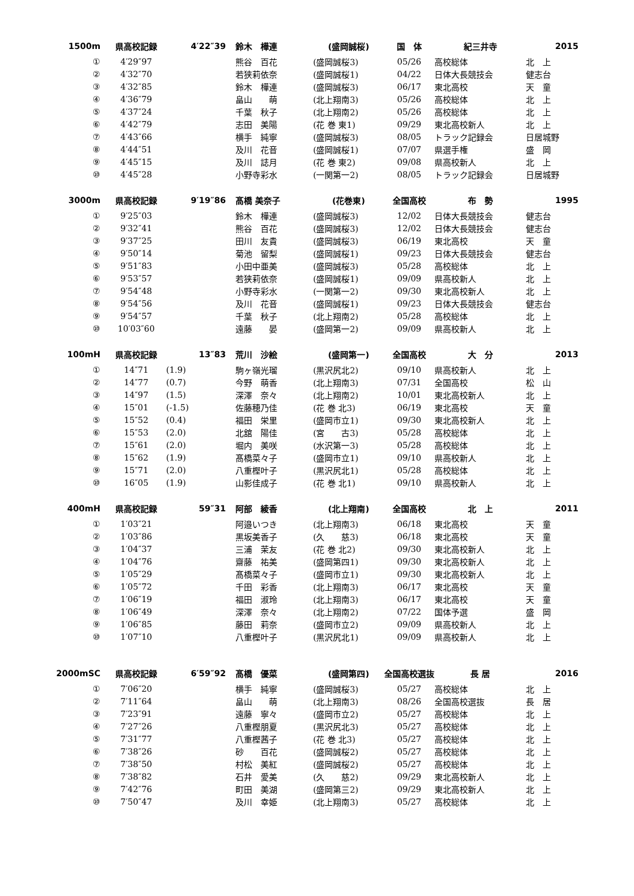| 1500m | 県高校記録 | 4′22″39 | | 鈴木 樺連 | (盛岡誠桜) | 国 体 | 紀三井寺 | 2015 |
| --- | --- | --- | --- | --- | --- | --- | --- | --- |
| ① | 4′29″97 | | | 熊谷 百花 | (盛岡誠桜3) | 05/26 | 高校総体 | 北 上 |
| ② | 4′32″70 | | | 若狭莉依奈 | (盛岡誠桜1) | 04/22 | 日体大長競技会 | 健志台 |
| ③ | 4′32″85 | | | 鈴木 樺連 | (盛岡誠桜3) | 06/17 | 東北高校 | 天 童 |
| ④ | 4′36″79 | | | 畠山 萌 | (北上翔南3) | 05/26 | 高校総体 | 北 上 |
| ⑤ | 4′37″24 | | | 千葉 秋子 | (北上翔南2) | 05/26 | 高校総体 | 北 上 |
| ⑥ | 4′42″79 | | | 志田 美陽 | (花 巻 東1) | 09/29 | 東北高校新人 | 北 上 |
| ⑦ | 4′43″66 | | | 横手 純寧 | (盛岡誠桜3) | 08/05 | トラック記録会 | 日居城野 |
| ⑧ | 4′44″51 | | | 及川 花音 | (盛岡誠桜1) | 07/07 | 県選手権 | 盛 岡 |
| ⑨ | 4′45″15 | | | 及川 誌月 | (花 巻 東2) | 09/08 | 県高校新人 | 北 上 |
| ⑩ | 4′45″28 | | | 小野寺彩水 | (一関第一2) | 08/05 | トラック記録会 | 日居城野 |
| 3000m | 県高校記録 | 9′19″86 | | 髙橋 美奈子 | (花巻東) | 全国高校 | 布 勢 | 1995 |
| ① | 9′25″03 | | | 鈴木 樺連 | (盛岡誠桜3) | 12/02 | 日体大長競技会 | 健志台 |
| ② | 9′32″41 | | | 熊谷 百花 | (盛岡誠桜3) | 12/02 | 日体大長競技会 | 健志台 |
| ③ | 9′37″25 | | | 田川 友貴 | (盛岡誠桜3) | 06/19 | 東北高校 | 天 童 |
| ④ | 9′50″14 | | | 菊池 留梨 | (盛岡誠桜1) | 09/23 | 日体大長競技会 | 健志台 |
| ⑤ | 9′51″83 | | | 小田中亜美 | (盛岡誠桜3) | 05/28 | 高校総体 | 北 上 |
| ⑥ | 9′53″57 | | | 若狭莉依奈 | (盛岡誠桜1) | 09/09 | 県高校新人 | 北 上 |
| ⑦ | 9′54″48 | | | 小野寺彩水 | (一関第一2) | 09/30 | 東北高校新人 | 北 上 |
| ⑧ | 9′54″56 | | | 及川 花音 | (盛岡誠桜1) | 09/23 | 日体大長競技会 | 健志台 |
| ⑨ | 9′54″57 | | | 千葉 秋子 | (北上翔南2) | 05/28 | 高校総体 | 北 上 |
| ⑩ | 10′03″60 | | | 遠藤 晏 | (盛岡第一2) | 09/09 | 県高校新人 | 北 上 |
| 100mH | 県高校記録 | 13″83 | | 荒川 沙絵 | (盛岡第一) | 全国高校 | 大 分 | 2013 |
| ① | 14″71 | (1.9) | | 駒ヶ嶺光瑠 | (黒沢尻北2) | 09/10 | 県高校新人 | 北 上 |
| ② | 14″77 | (0.7) | | 今野 萌香 | (北上翔南3) | 07/31 | 全国高校 | 松 山 |
| ③ | 14″97 | (1.5) | | 深澤 奈々 | (北上翔南2) | 10/01 | 東北高校新人 | 北 上 |
| ④ | 15″01 | (-1.5) | | 佐藤穂乃佳 | (花 巻 北3) | 06/19 | 東北高校 | 天 童 |
| ⑤ | 15″52 | (0.4) | | 福田 栄里 | (盛岡市立1) | 09/30 | 東北高校新人 | 北 上 |
| ⑥ | 15″53 | (2.0) | | 北舘 陽佳 | (宮 古3) | 05/28 | 高校総体 | 北 上 |
| ⑦ | 15″61 | (2.0) | | 堀内 美咲 | (水沢第一3) | 05/28 | 高校総体 | 北 上 |
| ⑧ | 15″62 | (1.9) | | 髙橋菜々子 | (盛岡市立1) | 09/10 | 県高校新人 | 北 上 |
| ⑨ | 15″71 | (2.0) | | 八重樫叶子 | (黒沢尻北1) | 05/28 | 高校総体 | 北 上 |
| ⑩ | 16″05 | (1.9) | | 山影佳成子 | (花 巻 北1) | 09/10 | 県高校新人 | 北 上 |
| 400mH | 県高校記録 | 59″31 | | 阿部 綾香 | (北上翔南) | 全国高校 | 北 上 | 2011 |
| ① | 1′03″21 | | | 阿邉いつき | (北上翔南3) | 06/18 | 東北高校 | 天 童 |
| ② | 1′03″86 | | | 黒坂美香子 | (久 慈3) | 06/18 | 東北高校 | 天 童 |
| ③ | 1′04″37 | | | 三浦 茉友 | (花 巻 北2) | 09/30 | 東北高校新人 | 北 上 |
| ④ | 1′04″76 | | | 齋藤 祐美 | (盛岡第四1) | 09/30 | 東北高校新人 | 北 上 |
| ⑤ | 1′05″29 | | | 髙橋菜々子 | (盛岡市立1) | 09/30 | 東北高校新人 | 北 上 |
| ⑥ | 1′05″72 | | | 千田 彩香 | (北上翔南3) | 06/17 | 東北高校 | 天 童 |
| ⑦ | 1′06″19 | | | 福田 淑玲 | (北上翔南3) | 06/17 | 東北高校 | 天 童 |
| ⑧ | 1′06″49 | | | 深澤 奈々 | (北上翔南2) | 07/22 | 国体予選 | 盛 岡 |
| ⑨ | 1′06″85 | | | 藤田 莉奈 | (盛岡市立2) | 09/09 | 県高校新人 | 北 上 |
| ⑩ | 1′07″10 | | | 八重樫叶子 | (黒沢尻北1) | 09/09 | 県高校新人 | 北 上 |
| 2000mSC | 県高校記録 | 6′59″92 | | 髙橋 優菜 | (盛岡第四) | 全国高校選抜 | 長 居 | 2016 |
| ① | 7′06″20 | | | 横手 純寧 | (盛岡誠桜3) | 05/27 | 高校総体 | 北 上 |
| ② | 7′11″64 | | | 畠山 萌 | (北上翔南3) | 08/26 | 全国高校選抜 | 長 居 |
| ③ | 7′23″91 | | | 遠藤 寧々 | (盛岡市立2) | 05/27 | 高校総体 | 北 上 |
| ④ | 7′27″26 | | | 八重樫朋夏 | (黒沢尻北3) | 05/27 | 高校総体 | 北 上 |
| ⑤ | 7′31″77 | | | 八重樫茜子 | (花 巻 北3) | 05/27 | 高校総体 | 北 上 |
| ⑥ | 7′38″26 | | | 砂 百花 | (盛岡誠桜2) | 05/27 | 高校総体 | 北 上 |
| ⑦ | 7′38″50 | | | 村松 美紅 | (盛岡誠桜2) | 05/27 | 高校総体 | 北 上 |
| ⑧ | 7′38″82 | | | 石井 愛美 | (久 慈2) | 09/29 | 東北高校新人 | 北 上 |
| ⑨ | 7′42″76 | | | 町田 美湖 | (盛岡第三2) | 09/29 | 東北高校新人 | 北 上 |
| ⑩ | 7′50″47 | | | 及川 幸姫 | (北上翔南3) | 05/27 | 高校総体 | 北 上 |